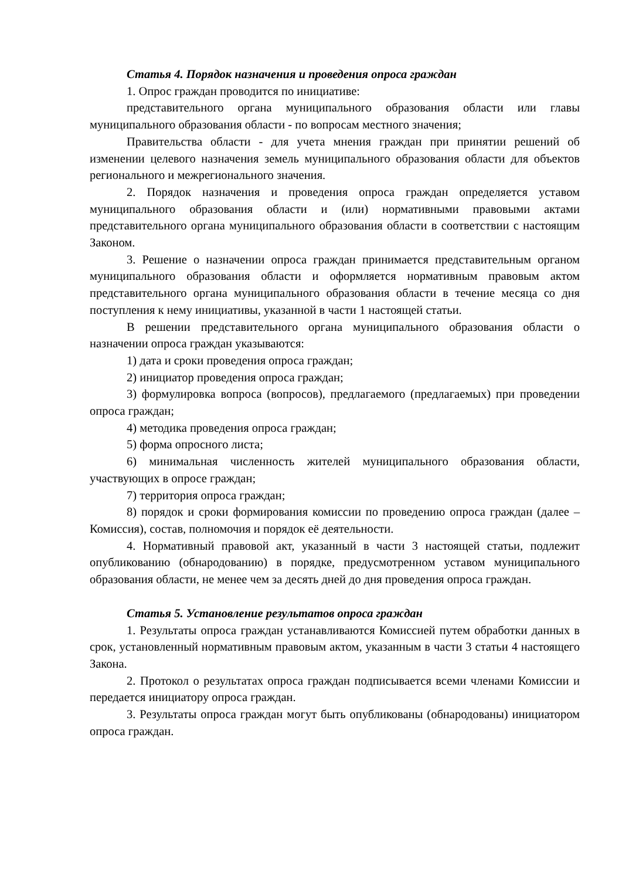Статья 4. Порядок назначения и проведения опроса граждан
1. Опрос граждан проводится по инициативе:
представительного органа муниципального образования области или главы муниципального образования области - по вопросам местного значения;
Правительства области - для учета мнения граждан при принятии решений об изменении целевого назначения земель муниципального образования области для объектов регионального и межрегионального значения.
2. Порядок назначения и проведения опроса граждан определяется уставом муниципального образования области и (или) нормативными правовыми актами представительного органа муниципального образования области в соответствии с настоящим Законом.
3. Решение о назначении опроса граждан принимается представительным органом муниципального образования области и оформляется нормативным правовым актом представительного органа муниципального образования области в течение месяца со дня поступления к нему инициативы, указанной в части 1 настоящей статьи.
В решении представительного органа муниципального образования области о назначении опроса граждан указываются:
1) дата и сроки проведения опроса граждан;
2) инициатор проведения опроса граждан;
3) формулировка вопроса (вопросов), предлагаемого (предлагаемых) при проведении опроса граждан;
4) методика проведения опроса граждан;
5) форма опросного листа;
6) минимальная численность жителей муниципального образования области, участвующих в опросе граждан;
7) территория опроса граждан;
8) порядок и сроки формирования комиссии по проведению опроса граждан (далее – Комиссия), состав, полномочия и порядок её деятельности.
4. Нормативный правовой акт, указанный в части 3 настоящей статьи, подлежит опубликованию (обнародованию) в порядке, предусмотренном уставом муниципального образования области, не менее чем за десять дней до дня проведения опроса граждан.
Статья 5. Установление результатов опроса граждан
1. Результаты опроса граждан устанавливаются Комиссией путем обработки данных в срок, установленный нормативным правовым актом, указанным в части 3 статьи 4 настоящего Закона.
2. Протокол о результатах опроса граждан подписывается всеми членами Комиссии и передается инициатору опроса граждан.
3. Результаты опроса граждан могут быть опубликованы (обнародованы) инициатором опроса граждан.